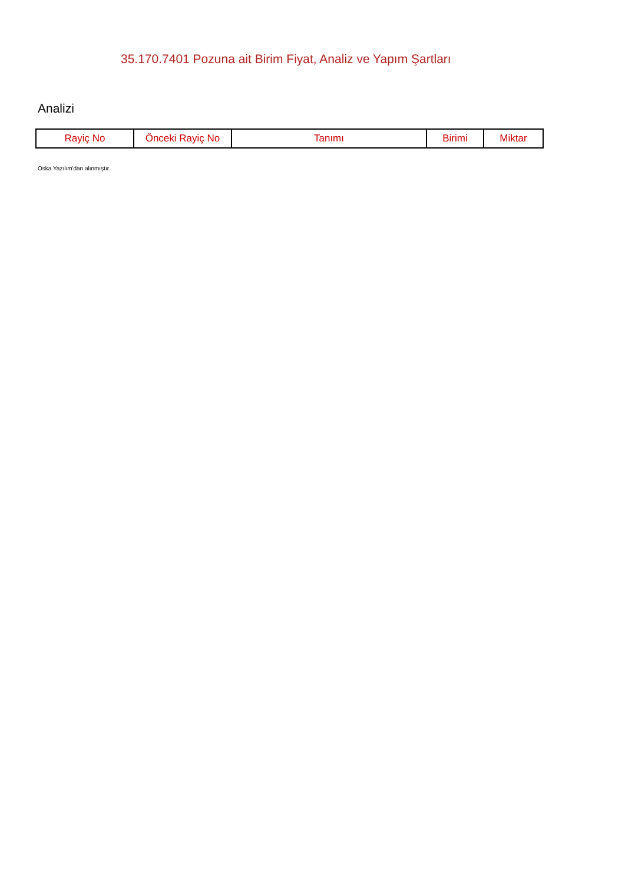35.170.7401 Pozuna ait Birim Fiyat, Analiz ve Yapım Şartları
Analizi
| Rayiç No | Önceki Rayiç No | Tanımı | Birimi | Miktar |
| --- | --- | --- | --- | --- |
Oska Yazılım'dan alınmıştır.